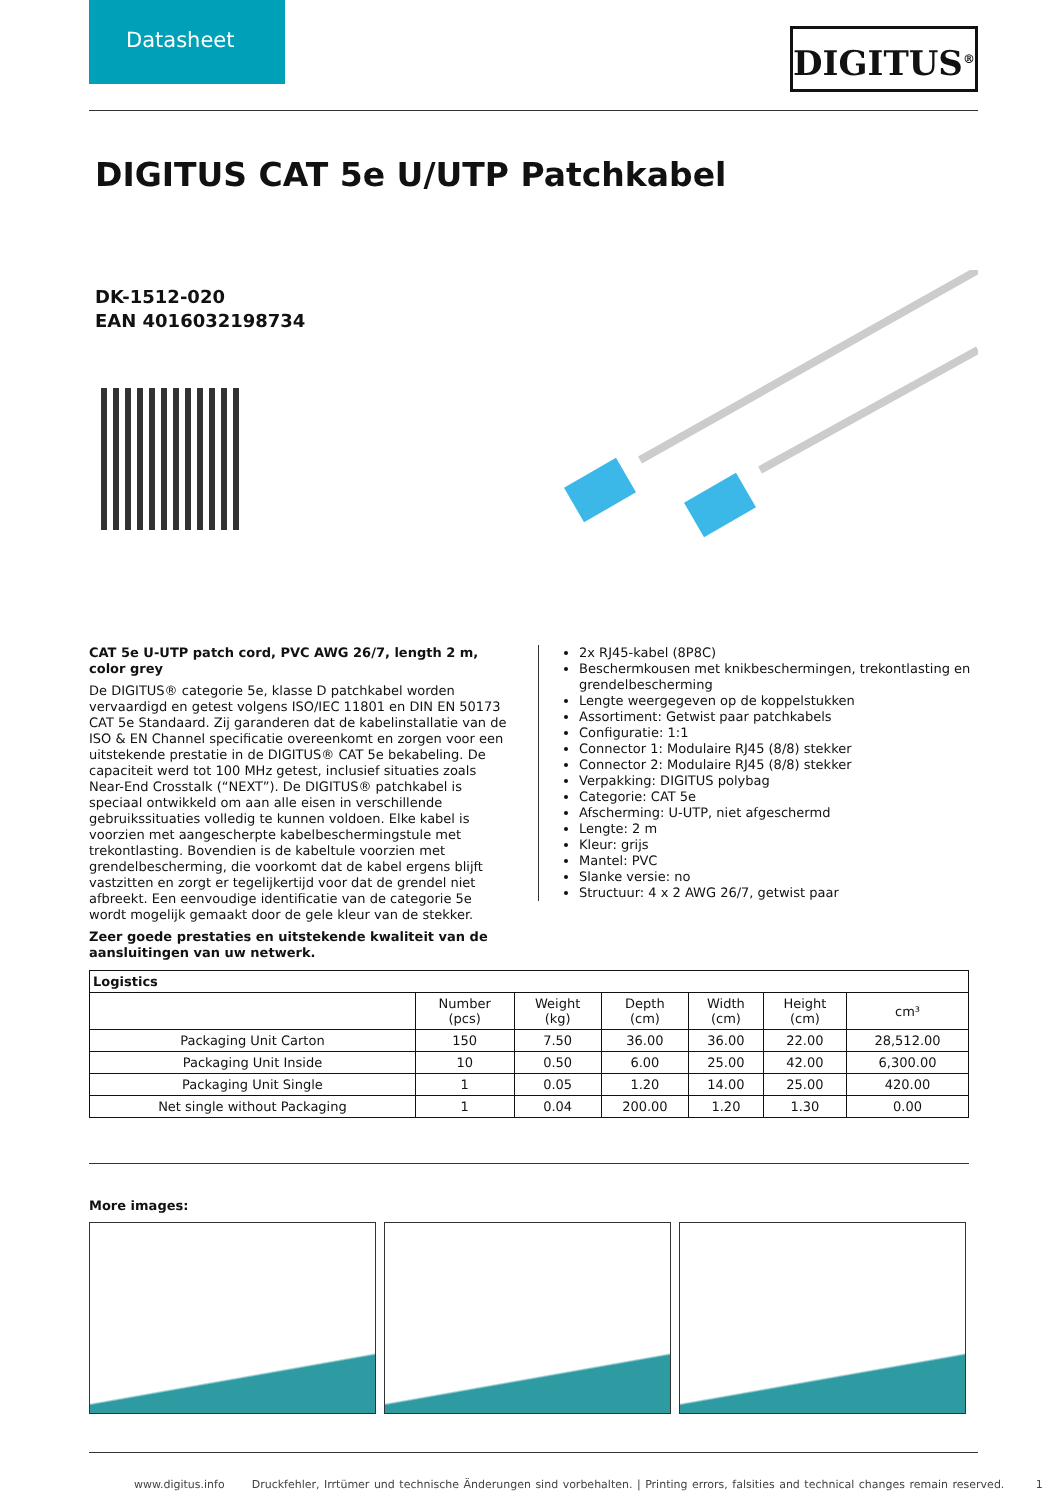Datasheet DIGITUS<sup>®</sup>
DIGITUS CAT 5e U/UTP Patchkabel
DK-1512-020
EAN 4016032198734
CAT 5e U-UTP patch cord, PVC AWG 26/7, length 2 m, color grey
De DIGITUS® categorie 5e, klasse D patchkabel worden vervaardigd en getest volgens ISO/IEC 11801 en DIN EN 50173 CAT 5e Standaard. Zij garanderen dat de kabelinstallatie van de ISO & EN Channel specificatie overeenkomt en zorgen voor een uitstekende prestatie in de DIGITUS® CAT 5e bekabeling. De capaciteit werd tot 100 MHz getest, inclusief situaties zoals Near-End Crosstalk (“NEXT”). De DIGITUS® patchkabel is speciaal ontwikkeld om aan alle eisen in verschillende gebruikssituaties volledig te kunnen voldoen. Elke kabel is voorzien met aangescherpte kabelbeschermingstule met trekontlasting. Bovendien is de kabeltule voorzien met grendelbescherming, die voorkomt dat de kabel ergens blijft vastzitten en zorgt er tegelijkertijd voor dat de grendel niet afbreekt. Een eenvoudige identificatie van de categorie 5e wordt mogelijk gemaakt door de gele kleur van de stekker.
Zeer goede prestaties en uitstekende kwaliteit van de aansluitingen van uw netwerk.
2x RJ45-kabel (8P8C)
Beschermkousen met knikbeschermingen, trekontlasting en grendelbescherming
Lengte weergegeven op de koppelstukken
Assortiment: Getwist paar patchkabels
Configuratie: 1:1
Connector 1: Modulaire RJ45 (8/8) stekker
Connector 2: Modulaire RJ45 (8/8) stekker
Verpakking: DIGITUS polybag
Categorie: CAT 5e
Afscherming: U-UTP, niet afgeschermd
Lengte: 2 m
Kleur: grijs
Mantel: PVC
Slanke versie: no
Structuur: 4 x 2 AWG 26/7, getwist paar
| Logistics | | | | | | |
| --- | --- | --- | --- | --- | --- | --- |
| | Number (pcs) | Weight (kg) | Depth (cm) | Width (cm) | Height (cm) | cm³ |
| Packaging Unit Carton | 150 | 7.50 | 36.00 | 36.00 | 22.00 | 28,512.00 |
| Packaging Unit Inside | 10 | 0.50 | 6.00 | 25.00 | 42.00 | 6,300.00 |
| Packaging Unit Single | 1 | 0.05 | 1.20 | 14.00 | 25.00 | 420.00 |
| Net single without Packaging | 1 | 0.04 | 200.00 | 1.20 | 1.30 | 0.00 |
More images:
www.digitus.info Druckfehler, Irrtümer und technische Änderungen sind vorbehalten. | Printing errors, falsities and technical changes remain reserved. 1